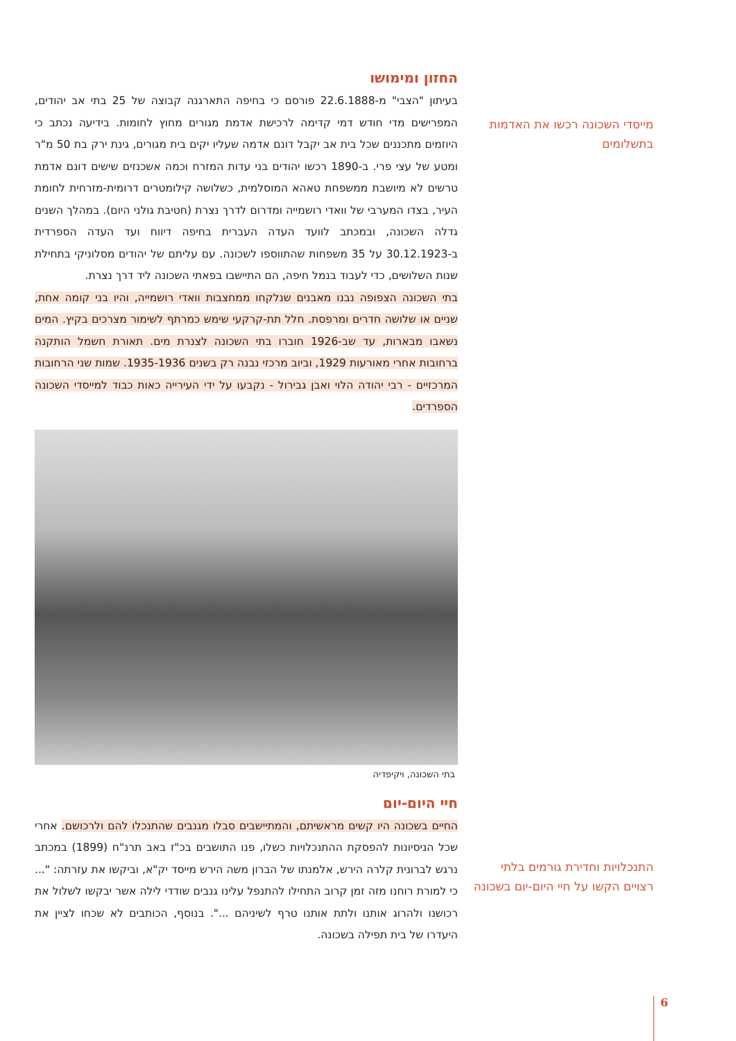החזון ומימושו
בעיתון "הצבי" מ-22.6.1888 פורסם כי בחיפה התארגנה קבוצה של 25 בתי אב יהודים, המפרישים מדי חודש דמי קדימה לרכישת אדמת מגורים מחוץ לחומות. בידיעה נכתב כי היוזמים מתכננים שכל בית אב יקבל דונם אדמה שעליו יקים בית מגורים, גינת ירק בת 50 מ"ר ומטע של עצי פרי. ב-1890 רכשו יהודים בני עדות המזרח וכמה אשכנזים שישים דונם אדמת טרשים לא מיושבת ממשפחת טאהא המוסלמית, כשלושה קילומטרים דרומית-מזרחית לחומת העיר, בצדו המערבי של וואדי רושמייה ומדרום לדרך נצרת (חטיבת גולני היום). במהלך השנים גדלה השכונה, ובמכתב לוועד העדה העברית בחיפה דיווח ועד העדה הספרדית ב-30.12.1923 על 35 משפחות שהתווספו לשכונה. עם עליתם של יהודים מסלוניקי בתחילת שנות השלושים, כדי לעבוד בנמל חיפה, הם התיישבו בפאתי השכונה ליד דרך נצרת.
בתי השכונה הצפופה נבנו מאבנים שנלקחו ממחצבות וואדי רושמייה, והיו בני קומה אחת, שניים או שלושה חדרים ומרפסת. חלל תת-קרקעי שימש כמרתף לשימור מצרכים בקיץ. המים נשאבו מבארות, עד שב-1926 חוברו בתי השכונה לצנרת מים. תאורת חשמל הותקנה ברחובות אחרי מאורעות 1929, וביוב מרכזי נבנה רק בשנים 1935-1936. שמות שני הרחובות המרכזיים - רבי יהודה הלוי ואבן גבירול - נקבעו על ידי העירייה כאות כבוד למייסדי השכונה הספרדים.
בתי השכונה, ויקיפדיה
חיי היום-יום
החיים בשכונה היו קשים מראשיתם, והמתיישבים סבלו מגנבים שהתנכלו להם ולרכושם. אחרי שכל הניסיונות להפסקת ההתנכלויות כשלו, פנו התושבים בכ"ז באב תרנ"ח (1899) במכתב נרגש לברונית קלרה הירש, אלמנתו של הברון משה הירש מייסד יק"א, וביקשו את עזרתה: "... כי למורת רוחנו מזה זמן קרוב התחילו להתנפל עלינו גנבים שודדי לילה אשר יבקשו לשלול את רכושנו ולהרוג אותנו ולתת אותנו טרף לשיניהם ...". בנוסף, הכותבים לא שכחו לציין את היעדרו של בית תפילה בשכונה.
מייסדי השכונה רכשו את האדמות בתשלומים
התנכלויות וחדירת גורמים בלתי רצויים הקשו על חיי היום-יום בשכונה
6